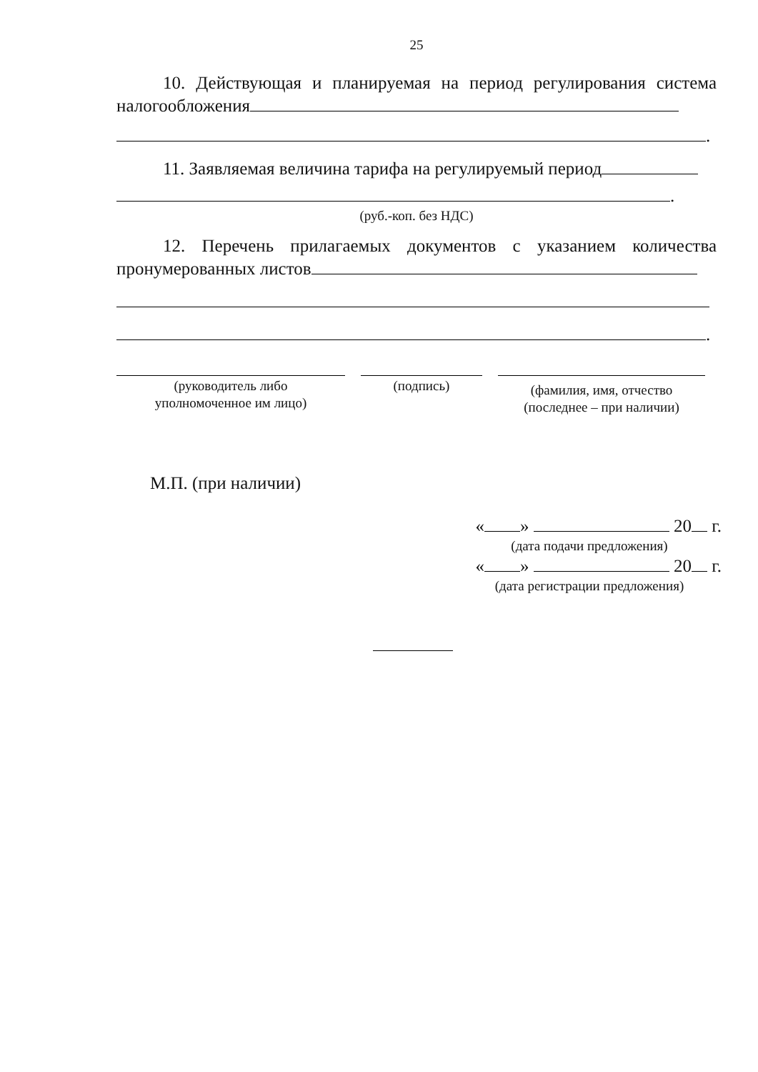25
10. Действующая и планируемая на период регулирования система налогообложения
.
11. Заявляемая величина тарифа на регулируемый период
.
(руб.-коп. без НДС)
12. Перечень прилагаемых документов с указанием количества пронумерованных листов
.
(руководитель либо
уполномоченное им лицо)
(подпись)
(фамилия, имя, отчество
(последнее – при наличии)
М.П. (при наличии)
« » 20 г.
(дата подачи предложения)
« » 20 г.
(дата регистрации предложения)